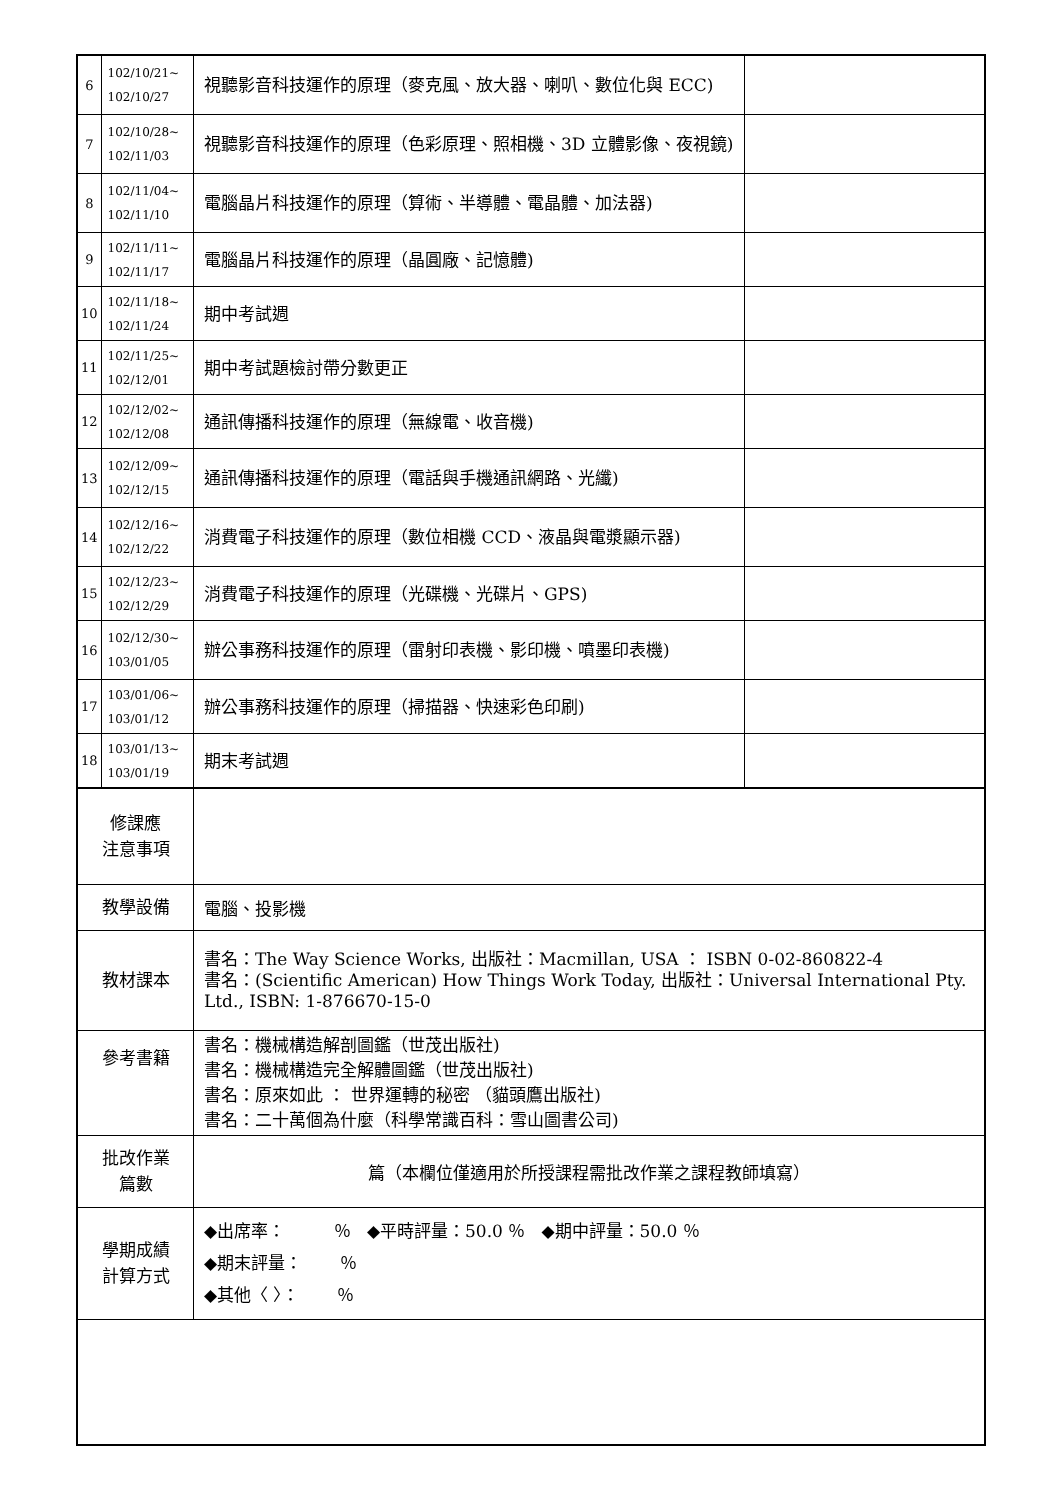| 6 | 102/10/21~ 102/10/27 | 視聽影音科技運作的原理（麥克風、放大器、喇叭、數位化與 ECC) | |
| 7 | 102/10/28~ 102/11/03 | 視聽影音科技運作的原理（色彩原理、照相機、3D 立體影像、夜視鏡) | |
| 8 | 102/11/04~ 102/11/10 | 電腦晶片科技運作的原理（算術、半導體、電晶體、加法器) | |
| 9 | 102/11/11~ 102/11/17 | 電腦晶片科技運作的原理（晶圓廠、記憶體) | |
| 10 | 102/11/18~ 102/11/24 | 期中考試週 | |
| 11 | 102/11/25~ 102/12/01 | 期中考試題檢討帶分數更正 | |
| 12 | 102/12/02~ 102/12/08 | 通訊傳播科技運作的原理（無線電、收音機) | |
| 13 | 102/12/09~ 102/12/15 | 通訊傳播科技運作的原理（電話與手機通訊網路、光纖) | |
| 14 | 102/12/16~ 102/12/22 | 消費電子科技運作的原理（數位相機 CCD、液晶與電漿顯示器) | |
| 15 | 102/12/23~ 102/12/29 | 消費電子科技運作的原理（光碟機、光碟片、GPS) | |
| 16 | 102/12/30~ 103/01/05 | 辦公事務科技運作的原理（雷射印表機、影印機、噴墨印表機) | |
| 17 | 103/01/06~ 103/01/12 | 辦公事務科技運作的原理（掃描器、快速彩色印刷) | |
| 18 | 103/01/13~ 103/01/19 | 期末考試週 | |
| 修課應 注意事項 | | | |
| 教學設備 | | 電腦、投影機 | |
| 教材課本 | | 書名：The Way Science Works, 出版社：Macmillan, USA ： ISBN 0-02-860822-4 書名：(Scientific American) How Things Work Today, 出版社：Universal International Pty. Ltd., ISBN: 1-876670-15-0 | |
| 參考書籍 | | 書名：機械構造解剖圖鑑（世茂出版社) 書名：機械構造完全解體圖鑑（世茂出版社) 書名：原來如此 ： 世界運轉的秘密 （貓頭鷹出版社) 書名：二十萬個為什麼（科學常識百科：雪山圖書公司) | |
| 批改作業 篇數 | | 篇（本欄位僅適用於所授課程需批改作業之課程教師填寫） | |
| 學期成績 計算方式 | | ◆出席率： ％ ◆平時評量：50.0 ％ ◆期中評量：50.0 ％ ◆期末評量： ％ ◆其他〈 〉： ％ | |